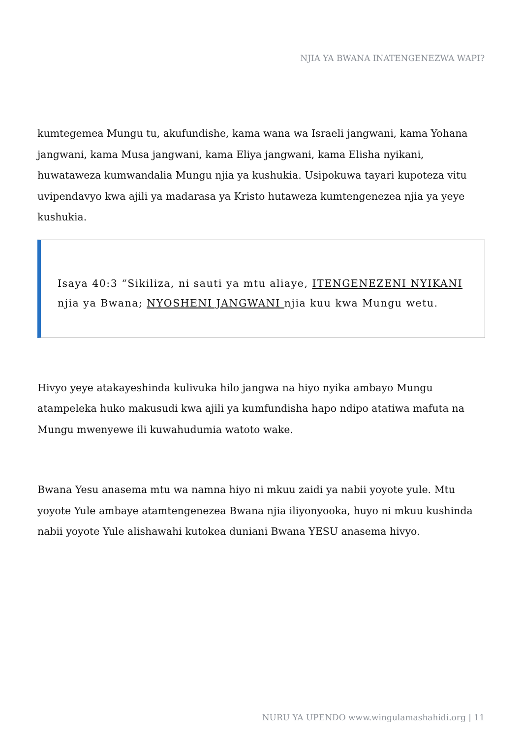NJIA YA BWANA INATENGENEZWA WAPI?
kumtegemea Mungu tu, akufundishe, kama wana wa Israeli jangwani, kama Yohana jangwani, kama Musa jangwani, kama Eliya jangwani, kama Elisha nyikani, huwataweza kumwandalia Mungu njia ya kushukia. Usipokuwa tayari kupoteza vitu uvipendavyo kwa ajili ya madarasa ya Kristo hutaweza kumtengenezea njia ya yeye kushukia.
Isaya 40:3 “Sikiliza, ni sauti ya mtu aliaye, ITENGENEZENI NYIKANI njia ya Bwana; NYOSHENI JANGWANI njia kuu kwa Mungu wetu.
Hivyo yeye atakayeshinda kulivuka hilo jangwa na hiyo nyika ambayo Mungu atampeleka huko makusudi kwa ajili ya kumfundisha hapo ndipo atatiwa mafuta na Mungu mwenyewe ili kuwahudumia watoto wake.
Bwana Yesu anasema mtu wa namna hiyo ni mkuu zaidi ya nabii yoyote yule. Mtu yoyote Yule ambaye atamtengenezea Bwana njia iliyonyooka, huyo ni mkuu kushinda nabii yoyote Yule alishawahi kutokea duniani Bwana YESU anasema hivyo.
NURU YA UPENDO www.wingulamashahidi.org | 11